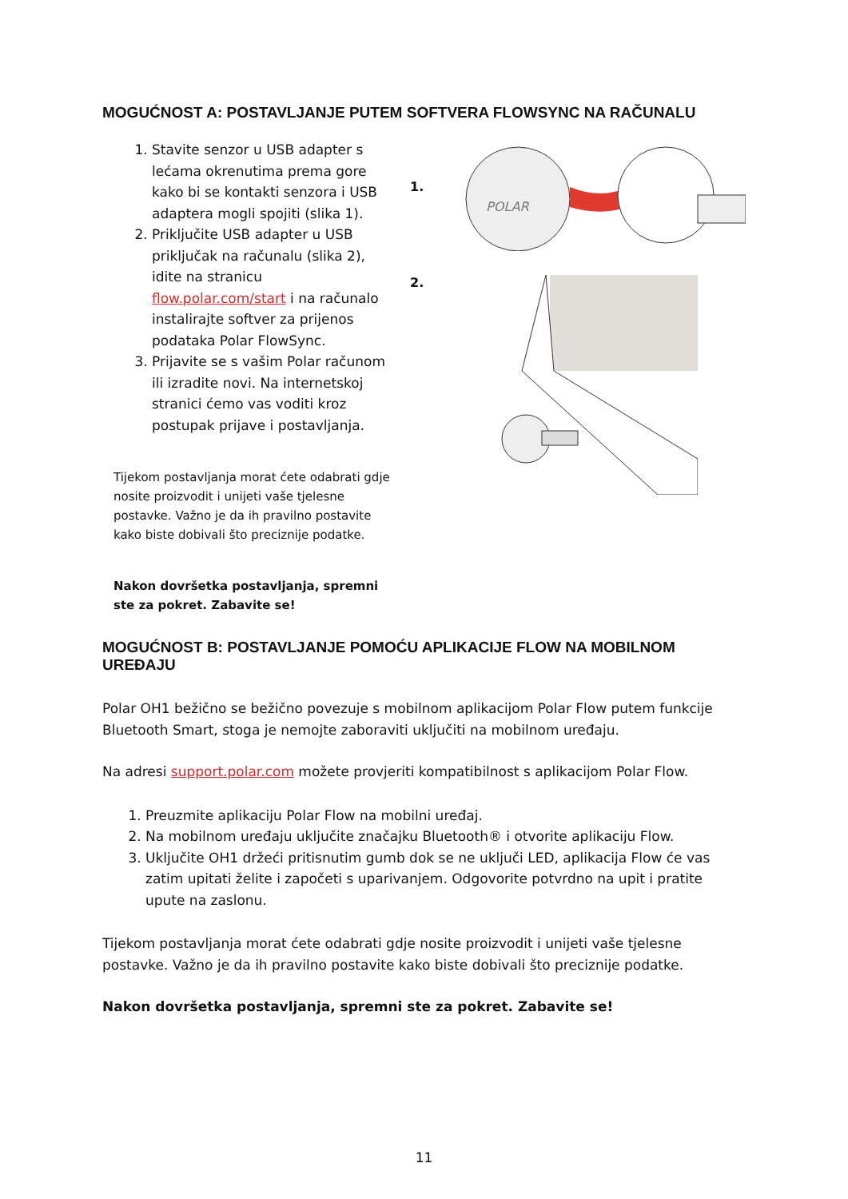MOGUĆNOST A: POSTAVLJANJE PUTEM SOFTVERA FLOWSYNC NA RAČUNALU
1. Stavite senzor u USB adapter s lećama okrenutima prema gore kako bi se kontakti senzora i USB adaptera mogli spojiti (slika 1).
2. Priključite USB adapter u USB priključak na računalu (slika 2), idite na stranicu flow.polar.com/start i na računalo instalirajte softver za prijenos podataka Polar FlowSync.
3. Prijavite se s vašim Polar računom ili izradite novi. Na internetskoj stranici ćemo vas voditi kroz postupak prijave i postavljanja.
Tijekom postavljanja morat ćete odabrati gdje nosite proizvodit i unijeti vaše tjelesne postavke. Važno je da ih pravilno postavite kako biste dobivali što preciznije podatke.
Nakon dovršetka postavljanja, spremni ste za pokret. Zabavite se!
1.
POLAR
2.
MOGUĆNOST B: POSTAVLJANJE POMOĆU APLIKACIJE FLOW NA MOBILNOM UREĐAJU
Polar OH1 bežično se bežično povezuje s mobilnom aplikacijom Polar Flow putem funkcije Bluetooth Smart, stoga je nemojte zaboraviti uključiti na mobilnom uređaju.
Na adresi support.polar.com možete provjeriti kompatibilnost s aplikacijom Polar Flow.
1. Preuzmite aplikaciju Polar Flow na mobilni uređaj.
2. Na mobilnom uređaju uključite značajku Bluetooth® i otvorite aplikaciju Flow.
3. Uključite OH1 držeći pritisnutim gumb dok se ne uključi LED, aplikacija Flow će vas zatim upitati želite i započeti s uparivanjem. Odgovorite potvrdno na upit i pratite upute na zaslonu.
Tijekom postavljanja morat ćete odabrati gdje nosite proizvodit i unijeti vaše tjelesne postavke. Važno je da ih pravilno postavite kako biste dobivali što preciznije podatke.
Nakon dovršetka postavljanja, spremni ste za pokret. Zabavite se!
11